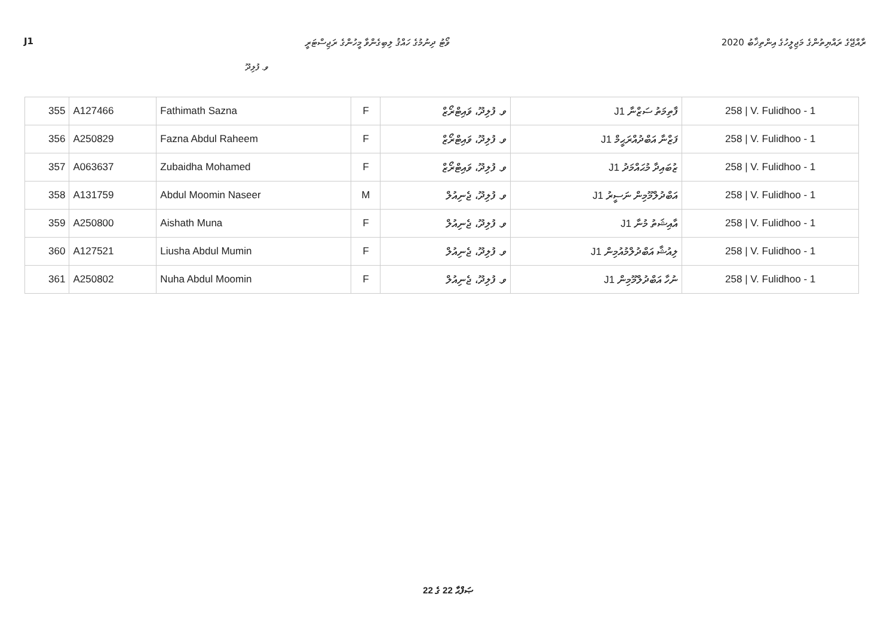J1 ވޯޓު ދިނުމުގެ ހައްޤު ލިބިގެންވާ މީހުންގެ ރަޖިސްޓަރީ ރާއްޖޭގެ ރައްޔިތުންގެ މަޖިލީހުގެ އިންތިޚާބު 2020
ވ. ފުލިދޫ
| 355 | A127466 | Fathimath Sazna | F | ވ. ފުލިދޫ، ވައިޓްރޯޒް | J1 ފާތިމަތު ސަޒްނާ | 258 / V. Fulidhoo - 1 |
| 356 | A250829 | Fazna Abdul Raheem | F | ވ. ފުލިދޫ، ވައިޓްރޯޒް | J1 ފަޒްނާ އަބްދުއްރަޙީމް | 258 / V. Fulidhoo - 1 |
| 357 | A063637 | Zubaidha Mohamed | F | ވ. ފުލިދޫ، ވައިޓްރޯޒް | J1 ޒުބައިދާ މުޙައްމަދު | 258 / V. Fulidhoo - 1 |
| 358 | A131759 | Abdul Moomin Naseer | M | ވ. ފުލިދޫ، ޖެނިއުލް | J1 އަބްދުލްމޫމިން ނަސީރު | 258 / V. Fulidhoo - 1 |
| 359 | A250800 | Aishath Muna | F | ވ. ފުލިދޫ، ޖެނިއުލް | J1 އާއިޝަތު މުނާ | 258 / V. Fulidhoo - 1 |
| 360 | A127521 | Liusha Abdul Mumin | F | ވ. ފުލިދޫ، ޖެނިއުލް | J1 ލިއުޝާ އަބްދުލްމުއުމިން | 258 / V. Fulidhoo - 1 |
| 361 | A250802 | Nuha Abdul Moomin | F | ވ. ފުލިދޫ، ޖެނިއުލް | J1 ނުހާ އަބްދުލްމޫމިން | 258 / V. Fulidhoo - 1 |
ޞަފްޙާ 22 ގެ 22